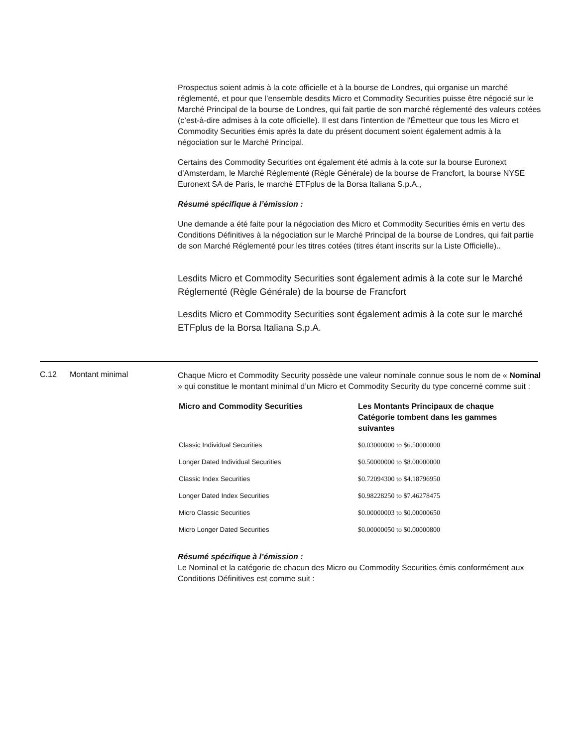Prospectus soient admis à la cote officielle et à la bourse de Londres, qui organise un marché réglementé, et pour que l’ensemble desdits Micro et Commodity Securities puisse être négocié sur le Marché Principal de la bourse de Londres, qui fait partie de son marché réglementé des valeurs cotées (c’est-à-dire admises à la cote officielle). Il est dans l'intention de l'Émetteur que tous les Micro et Commodity Securities émis après la date du présent document soient également admis à la négociation sur le Marché Principal.
Certains des Commodity Securities ont également été admis à la cote sur la bourse Euronext d’Amsterdam, le Marché Réglementé (Règle Générale) de la bourse de Francfort, la bourse NYSE Euronext SA de Paris, le marché ETFplus de la Borsa Italiana S.p.A.,
Résumé spécifique à l’émission :
Une demande a été faite pour la négociation des Micro et Commodity Securities émis en vertu des Conditions Définitives à la négociation sur le Marché Principal de la bourse de Londres, qui fait partie de son Marché Réglementé pour les titres cotées (titres étant inscrits sur la Liste Officielle)..
Lesdits Micro et Commodity Securities sont également admis à la cote sur le Marché Réglementé (Règle Générale) de la bourse de Francfort
Lesdits Micro et Commodity Securities sont également admis à la cote sur le marché ETFplus de la Borsa Italiana S.p.A.
C.12 Montant minimal
Chaque Micro et Commodity Security possède une valeur nominale connue sous le nom de « Nominal » qui constitue le montant minimal d’un Micro et Commodity Security du type concerné comme suit :
| Micro and Commodity Securities | Les Montants Principaux de chaque Catégorie tombent dans les gammes suivantes |
| --- | --- |
| Classic Individual Securities | $0.03000000 to $6.50000000 |
| Longer Dated Individual Securities | $0.50000000 to $8.00000000 |
| Classic Index Securities | $0.72094300 to $4.18796950 |
| Longer Dated Index Securities | $0.98228250 to $7.46278475 |
| Micro Classic Securities | $0.00000003 to $0.00000650 |
| Micro Longer Dated Securities | $0.00000050 to $0.00000800 |
Résumé spécifique à l’émission :
Le Nominal et la catégorie de chacun des Micro ou Commodity Securities émis conformément aux Conditions Définitives est comme suit :